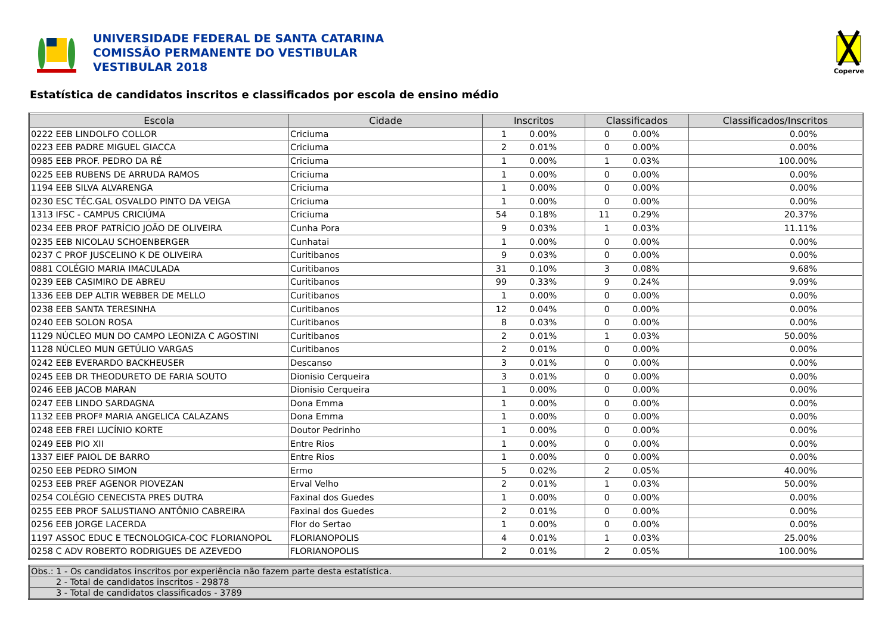UNIVERSIDADE FEDERAL DE SANTA CATARINA
COMISSÃO PERMANENTE DO VESTIBULAR
VESTIBULAR 2018
Coperve
Estatística de candidatos inscritos e classificados por escola de ensino médio
| Escola | Cidade | Inscritos | | Classificados | | Classificados/Inscritos |
| --- | --- | --- | --- | --- | --- | --- |
| 0222 EEB LINDOLFO COLLOR | Criciuma | 1 | 0.00% | 0 | 0.00% | 0.00% |
| 0223 EEB PADRE MIGUEL GIACCA | Criciuma | 2 | 0.01% | 0 | 0.00% | 0.00% |
| 0985 EEB PROF. PEDRO DA RÉ | Criciuma | 1 | 0.00% | 1 | 0.03% | 100.00% |
| 0225 EEB RUBENS DE ARRUDA RAMOS | Criciuma | 1 | 0.00% | 0 | 0.00% | 0.00% |
| 1194 EEB SILVA ALVARENGA | Criciuma | 1 | 0.00% | 0 | 0.00% | 0.00% |
| 0230 ESC TÉC.GAL OSVALDO PINTO DA VEIGA | Criciuma | 1 | 0.00% | 0 | 0.00% | 0.00% |
| 1313 IFSC - CAMPUS CRICIÚMA | Criciuma | 54 | 0.18% | 11 | 0.29% | 20.37% |
| 0234 EEB PROF PATRÍCIO JOÃO DE OLIVEIRA | Cunha Pora | 9 | 0.03% | 1 | 0.03% | 11.11% |
| 0235 EEB NICOLAU SCHOENBERGER | Cunhatai | 1 | 0.00% | 0 | 0.00% | 0.00% |
| 0237 C PROF JUSCELINO K DE OLIVEIRA | Curitibanos | 9 | 0.03% | 0 | 0.00% | 0.00% |
| 0881 COLÉGIO MARIA IMACULADA | Curitibanos | 31 | 0.10% | 3 | 0.08% | 9.68% |
| 0239 EEB CASIMIRO DE ABREU | Curitibanos | 99 | 0.33% | 9 | 0.24% | 9.09% |
| 1336 EEB DEP ALTIR WEBBER DE MELLO | Curitibanos | 1 | 0.00% | 0 | 0.00% | 0.00% |
| 0238 EEB SANTA TERESINHA | Curitibanos | 12 | 0.04% | 0 | 0.00% | 0.00% |
| 0240 EEB SOLON ROSA | Curitibanos | 8 | 0.03% | 0 | 0.00% | 0.00% |
| 1129 NÚCLEO MUN DO CAMPO LEONIZA C AGOSTINI | Curitibanos | 2 | 0.01% | 1 | 0.03% | 50.00% |
| 1128 NÚCLEO MUN GETÚLIO VARGAS | Curitibanos | 2 | 0.01% | 0 | 0.00% | 0.00% |
| 0242 EEB EVERARDO BACKHEUSER | Descanso | 3 | 0.01% | 0 | 0.00% | 0.00% |
| 0245 EEB DR THEODURETO DE FARIA SOUTO | Dionisio Cerqueira | 3 | 0.01% | 0 | 0.00% | 0.00% |
| 0246 EEB JACOB MARAN | Dionisio Cerqueira | 1 | 0.00% | 0 | 0.00% | 0.00% |
| 0247 EEB LINDO SARDAGNA | Dona Emma | 1 | 0.00% | 0 | 0.00% | 0.00% |
| 1132 EEB PROFª MARIA ANGELICA CALAZANS | Dona Emma | 1 | 0.00% | 0 | 0.00% | 0.00% |
| 0248 EEB FREI LUCÍNIO KORTE | Doutor Pedrinho | 1 | 0.00% | 0 | 0.00% | 0.00% |
| 0249 EEB PIO XII | Entre Rios | 1 | 0.00% | 0 | 0.00% | 0.00% |
| 1337 EIEF PAIOL DE BARRO | Entre Rios | 1 | 0.00% | 0 | 0.00% | 0.00% |
| 0250 EEB PEDRO SIMON | Ermo | 5 | 0.02% | 2 | 0.05% | 40.00% |
| 0253 EEB PREF AGENOR PIOVEZAN | Erval Velho | 2 | 0.01% | 1 | 0.03% | 50.00% |
| 0254 COLÉGIO CENECISTA PRES DUTRA | Faxinal dos Guedes | 1 | 0.00% | 0 | 0.00% | 0.00% |
| 0255 EEB PROF SALUSTIANO ANTÔNIO CABREIRA | Faxinal dos Guedes | 2 | 0.01% | 0 | 0.00% | 0.00% |
| 0256 EEB JORGE LACERDA | Flor do Sertao | 1 | 0.00% | 0 | 0.00% | 0.00% |
| 1197 ASSOC EDUC E TECNOLOGICA-COC FLORIANOPOL | FLORIANOPOLIS | 4 | 0.01% | 1 | 0.03% | 25.00% |
| 0258 C ADV ROBERTO RODRIGUES DE AZEVEDO | FLORIANOPOLIS | 2 | 0.01% | 2 | 0.05% | 100.00% |
| Obs.: 1 - Os candidatos inscritos por experiência não fazem parte desta estatística. |
| 2 - Total de candidatos inscritos - 29878 |
| 3 - Total de candidatos classificados - 3789 |